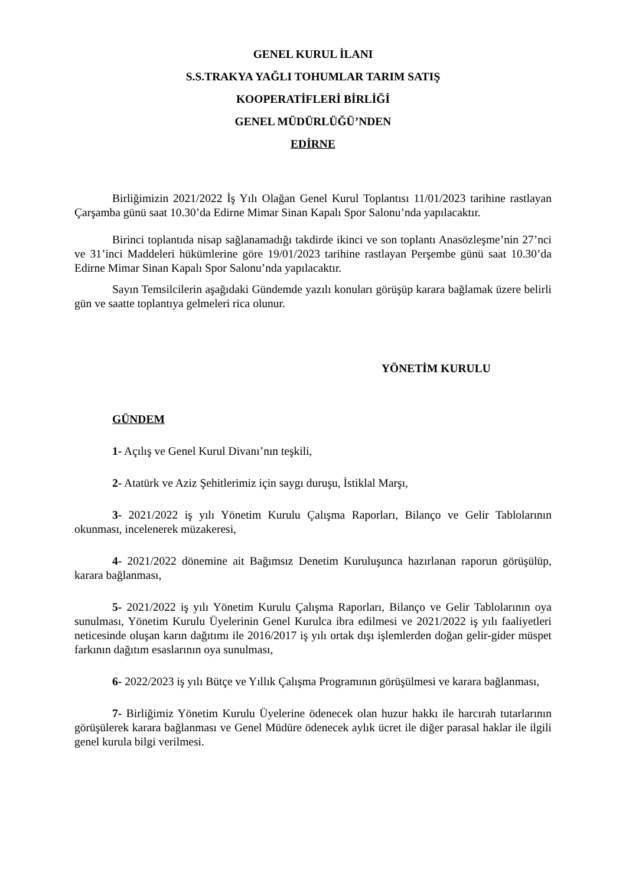GENEL KURUL İLANI
S.S.TRAKYA YAĞLI TOHUMLAR TARIM SATIŞ
KOOPERATİFLERİ BİRLİĞİ
GENEL MÜDÜRLÜĞÜ’NDEN
EDİRNE
Birliğimizin 2021/2022 İş Yılı Olağan Genel Kurul Toplantısı 11/01/2023 tarihine rastlayan Çarşamba günü saat 10.30’da Edirne Mimar Sinan Kapalı Spor Salonu’nda yapılacaktır.
Birinci toplantıda nisap sağlanamadığı takdirde ikinci ve son toplantı Anasözleşme’nin 27’nci ve 31’inci Maddeleri hükümlerine göre 19/01/2023 tarihine rastlayan Perşembe günü saat 10.30’da Edirne Mimar Sinan Kapalı Spor Salonu’nda yapılacaktır.
Sayın Temsilcilerin aşağıdaki Gündemde yazılı konuları görüşüp karara bağlamak üzere belirli gün ve saatte toplantıya gelmeleri rica olunur.
YÖNETİM KURULU
GÜNDEM
1- Açılış ve Genel Kurul Divanı’nın teşkili,
2- Atatürk ve Aziz Şehitlerimiz için saygı duruşu, İstiklal Marşı,
3- 2021/2022 iş yılı Yönetim Kurulu Çalışma Raporları, Bilanço ve Gelir Tablolarının okunması, incelenerek müzakeresi,
4- 2021/2022 dönemine ait Bağımsız Denetim Kuruluşunca hazırlanan raporun görüşülüp, karara bağlanması,
5- 2021/2022 iş yılı Yönetim Kurulu Çalışma Raporları, Bilanço ve Gelir Tablolarının oya sunulması, Yönetim Kurulu Üyelerinin Genel Kurulca ibra edilmesi ve 2021/2022 iş yılı faaliyetleri neticesinde oluşan karın dağıtımı ile 2016/2017 iş yılı ortak dışı işlemlerden doğan gelir-gider müspet farkının dağıtım esaslarının oya sunulması,
6- 2022/2023 iş yılı Bütçe ve Yıllık Çalışma Programının görüşülmesi ve karara bağlanması,
7- Birliğimiz Yönetim Kurulu Üyelerine ödenecek olan huzur hakkı ile harcırah tutarlarının görüşülerek karara bağlanması ve Genel Müdüre ödenecek aylık ücret ile diğer parasal haklar ile ilgili genel kurula bilgi verilmesi.